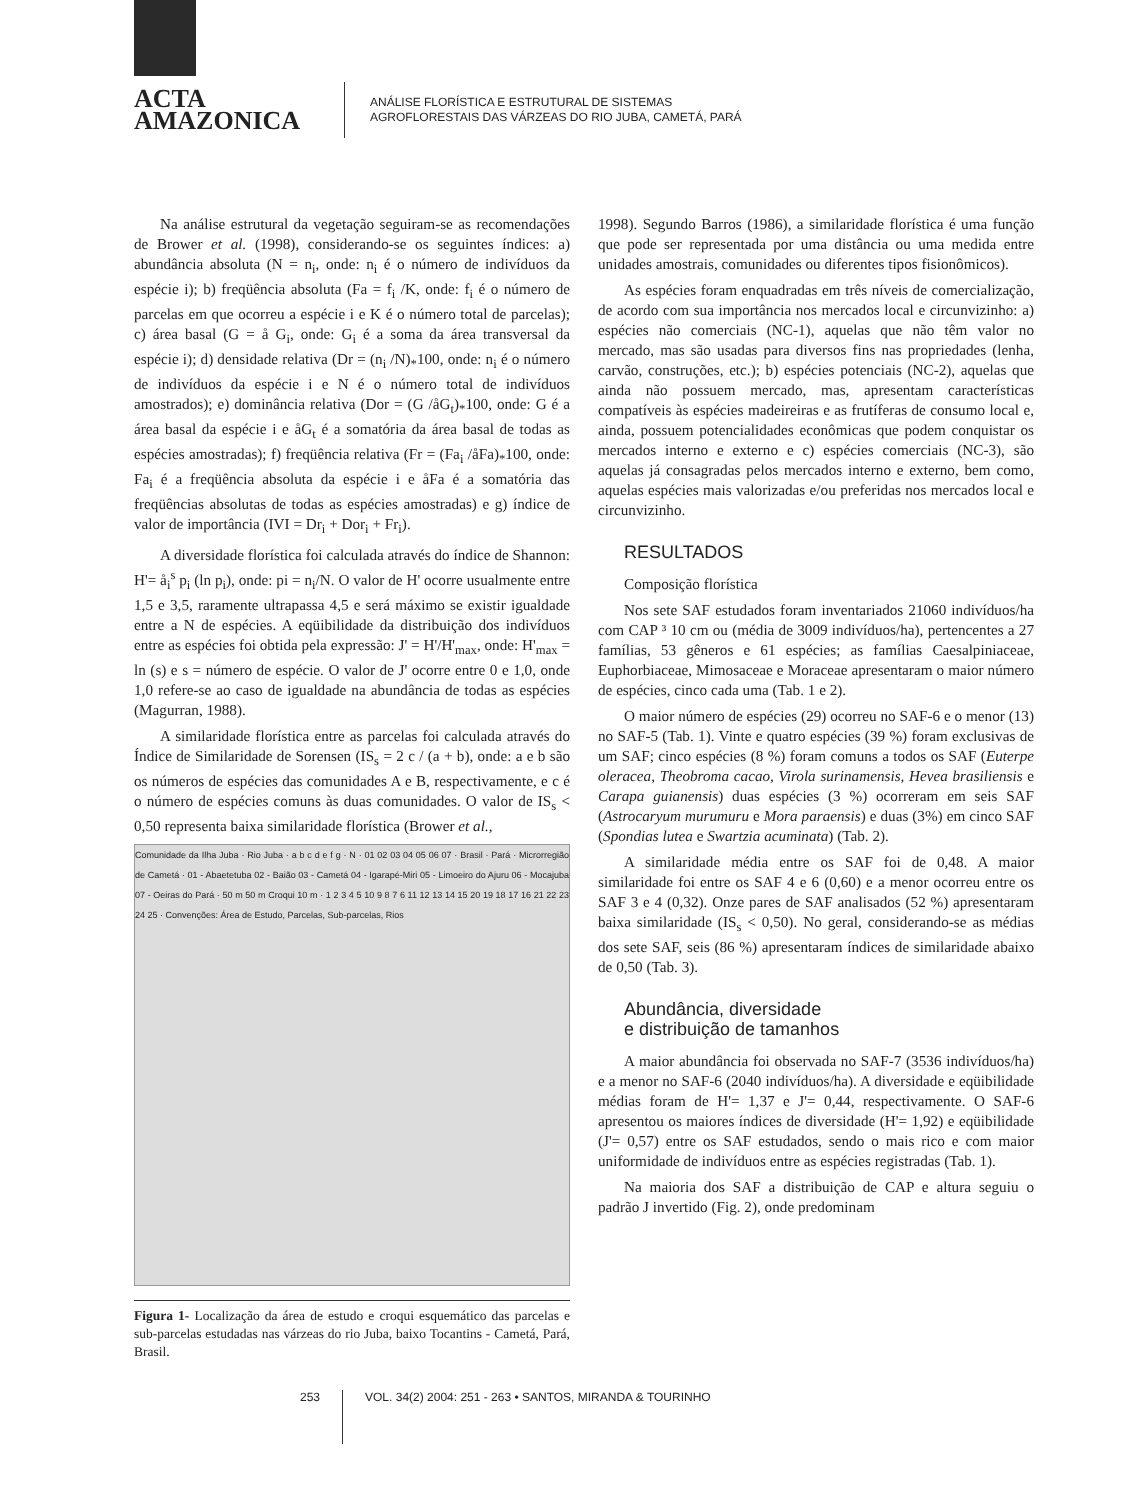ACTA
AMAZONICA
ANÁLISE FLORÍSTICA E ESTRUTURAL DE SISTEMAS
AGROFLORESTAIS DAS VÁRZEAS DO RIO JUBA, CAMETÁ, PARÁ
Na análise estrutural da vegetação seguiram-se as recomendações de Brower et al. (1998), considerando-se os seguintes índices: a) abundância absoluta (N = n<sub>i</sub>, onde: n<sub>i</sub> é o número de indivíduos da espécie i); b) freqüência absoluta (Fa = f<sub>i</sub> /K, onde: f<sub>i</sub> é o número de parcelas em que ocorreu a espécie i e K é o número total de parcelas); c) área basal (G = å G<sub>i</sub>, onde: G<sub>i</sub> é a soma da área transversal da espécie i); d) densidade relativa (Dr = (n<sub>i</sub> /N)<sub>*</sub>100, onde: n<sub>i</sub> é o número de indivíduos da espécie i e N é o número total de indivíduos amostrados); e) dominância relativa (Dor = (G /åG<sub>t</sub>)<sub>*</sub>100, onde: G é a área basal da espécie i e åG<sub>t</sub> é a somatória da área basal de todas as espécies amostradas); f) freqüência relativa (Fr = (Fa<sub>i</sub> /åFa)<sub>*</sub>100, onde: Fa<sub>i</sub> é a freqüência absoluta da espécie i e åFa é a somatória das freqüências absolutas de todas as espécies amostradas) e g) índice de valor de importância (IVI = Dr<sub>i</sub> + Dor<sub>i</sub> + Fr<sub>i</sub>).
A diversidade florística foi calculada através do índice de Shannon: H'= å<sub>i</sub><sup>s</sup> p<sub>i</sub> (ln p<sub>i</sub>), onde: pi = n<sub>i</sub>/N. O valor de H' ocorre usualmente entre 1,5 e 3,5, raramente ultrapassa 4,5 e será máximo se existir igualdade entre a N de espécies. A eqüibilidade da distribuição dos indivíduos entre as espécies foi obtida pela expressão: J' = H'/H'<sub>max</sub>, onde: H'<sub>max</sub> = ln (s) e s = número de espécie. O valor de J' ocorre entre 0 e 1,0, onde 1,0 refere-se ao caso de igualdade na abundância de todas as espécies (Magurran, 1988).
A similaridade florística entre as parcelas foi calculada através do Índice de Similaridade de Sorensen (IS<sub>s</sub> = 2 c / (a + b), onde: a e b são os números de espécies das comunidades A e B, respectivamente, e c é o número de espécies comuns às duas comunidades. O valor de IS<sub>s</sub> < 0,50 representa baixa similaridade florística (Brower et al.,
Comunidade da Ilha Juba · Rio Juba · a b c d e f g · N · 01 02 03 04 05 06 07 · Brasil · Pará · Microrregião de Cametá · 01 - Abaetetuba 02 - Baião 03 - Cametá 04 - Igarapé-Miri 05 - Limoeiro do Ajuru 06 - Mocajuba 07 - Oeiras do Pará · 50 m 50 m Croqui 10 m · 1 2 3 4 5 10 9 8 7 6 11 12 13 14 15 20 19 18 17 16 21 22 23 24 25 · Convenções: Área de Estudo, Parcelas, Sub-parcelas, Rios
Figura 1- Localização da área de estudo e croqui esquemático das parcelas e sub-parcelas estudadas nas várzeas do rio Juba, baixo Tocantins - Cametá, Pará, Brasil.
1998). Segundo Barros (1986), a similaridade florística é uma função que pode ser representada por uma distância ou uma medida entre unidades amostrais, comunidades ou diferentes tipos fisionômicos).
As espécies foram enquadradas em três níveis de comercialização, de acordo com sua importância nos mercados local e circunvizinho: a) espécies não comerciais (NC-1), aquelas que não têm valor no mercado, mas são usadas para diversos fins nas propriedades (lenha, carvão, construções, etc.); b) espécies potenciais (NC-2), aquelas que ainda não possuem mercado, mas, apresentam características compatíveis às espécies madeireiras e as frutíferas de consumo local e, ainda, possuem potencialidades econômicas que podem conquistar os mercados interno e externo e c) espécies comerciais (NC-3), são aquelas já consagradas pelos mercados interno e externo, bem como, aquelas espécies mais valorizadas e/ou preferidas nos mercados local e circunvizinho.
RESULTADOS
Composição florística
Nos sete SAF estudados foram inventariados 21060 indivíduos/ha com CAP ³ 10 cm ou (média de 3009 indivíduos/ha), pertencentes a 27 famílias, 53 gêneros e 61 espécies; as famílias Caesalpiniaceae, Euphorbiaceae, Mimosaceae e Moraceae apresentaram o maior número de espécies, cinco cada uma (Tab. 1 e 2).
O maior número de espécies (29) ocorreu no SAF-6 e o menor (13) no SAF-5 (Tab. 1). Vinte e quatro espécies (39 %) foram exclusivas de um SAF; cinco espécies (8 %) foram comuns a todos os SAF (Euterpe oleracea, Theobroma cacao, Virola surinamensis, Hevea brasiliensis e Carapa guianensis) duas espécies (3 %) ocorreram em seis SAF (Astrocaryum murumuru e Mora paraensis) e duas (3%) em cinco SAF (Spondias lutea e Swartzia acuminata) (Tab. 2).
A similaridade média entre os SAF foi de 0,48. A maior similaridade foi entre os SAF 4 e 6 (0,60) e a menor ocorreu entre os SAF 3 e 4 (0,32). Onze pares de SAF analisados (52 %) apresentaram baixa similaridade (IS<sub>s</sub> < 0,50). No geral, considerando-se as médias dos sete SAF, seis (86 %) apresentaram índices de similaridade abaixo de 0,50 (Tab. 3).
Abundância, diversidade
e distribuição de tamanhos
A maior abundância foi observada no SAF-7 (3536 indivíduos/ha) e a menor no SAF-6 (2040 indivíduos/ha). A diversidade e eqüibilidade médias foram de H'= 1,37 e J'= 0,44, respectivamente. O SAF-6 apresentou os maiores índices de diversidade (H'= 1,92) e eqüibilidade (J'= 0,57) entre os SAF estudados, sendo o mais rico e com maior uniformidade de indivíduos entre as espécies registradas (Tab. 1).
Na maioria dos SAF a distribuição de CAP e altura seguiu o padrão J invertido (Fig. 2), onde predominam
253 VOL. 34(2) 2004: 251 - 263 • SANTOS, MIRANDA & TOURINHO